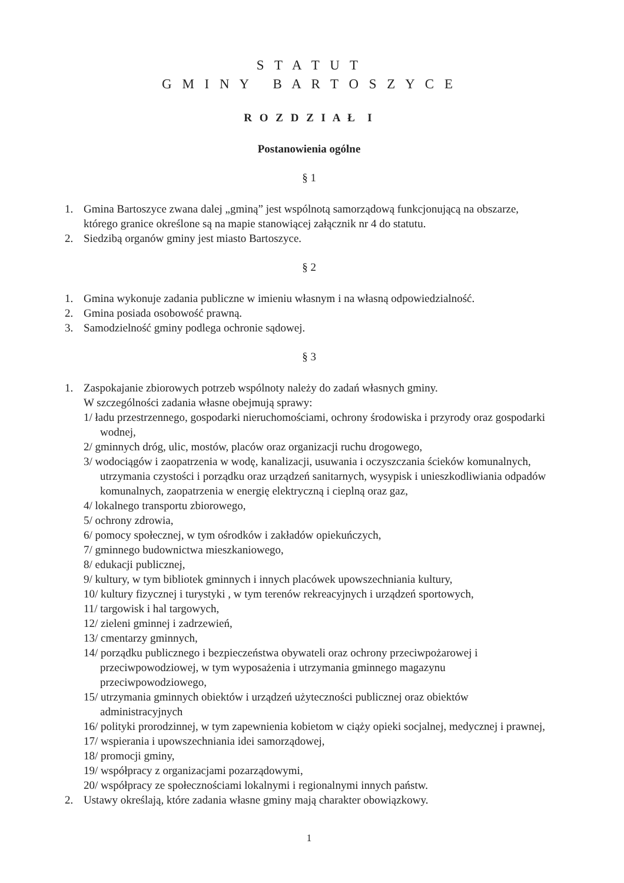S T A T U T
G M I N Y B A R T O S Z Y C E
R O Z D Z I A Ł I
Postanowienia ogólne
§ 1
1. Gmina Bartoszyce zwana dalej „gminą” jest wspólnotą samorządową funkcjonującą na obszarze, którego granice określone są na mapie stanowiącej załącznik nr 4 do statutu.
2. Siedzibą organów gminy jest miasto Bartoszyce.
§ 2
1. Gmina wykonuje zadania publiczne w imieniu własnym i na własną odpowiedzialność.
2. Gmina posiada osobowość prawną.
3. Samodzielność gminy podlega ochronie sądowej.
§ 3
1. Zaspokajanie zbiorowych potrzeb wspólnoty należy do zadań własnych gminy.
W szczególności zadania własne obejmują sprawy:
1/ ładu przestrzennego, gospodarki nieruchomościami, ochrony środowiska i przyrody oraz gospodarki wodnej,
2/ gminnych dróg, ulic, mostów, placów oraz organizacji ruchu drogowego,
3/ wodociągów i zaopatrzenia w wodę, kanalizacji, usuwania i oczyszczania ścieków komunalnych, utrzymania czystości i porządku oraz urządzeń sanitarnych, wysypisk i unieszkodliwiania odpadów komunalnych, zaopatrzenia w energię elektryczną i cieplną oraz gaz,
4/ lokalnego transportu zbiorowego,
5/ ochrony zdrowia,
6/ pomocy społecznej, w tym ośrodków i zakładów opiekuńczych,
7/ gminnego budownictwa mieszkaniowego,
8/ edukacji publicznej,
9/ kultury, w tym bibliotek gminnych i innych placówek upowszechniania kultury,
10/ kultury fizycznej i turystyki , w tym terenów rekreacyjnych i urządzeń sportowych,
11/ targowisk i hal targowych,
12/ zieleni gminnej i zadrzewień,
13/ cmentarzy gminnych,
14/ porządku publicznego i bezpieczeństwa obywateli oraz ochrony przeciwpożarowej i przeciwpowodziowej, w tym wyposażenia i utrzymania gminnego magazynu przeciwpowodziowego,
15/ utrzymania gminnych obiektów i urządzeń użyteczności publicznej oraz obiektów administracyjnych
16/ polityki prorodzinnej, w tym zapewnienia kobietom w ciąży opieki socjalnej, medycznej i prawnej,
17/ wspierania i upowszechniania idei samorządowej,
18/ promocji gminy,
19/ współpracy z organizacjami pozarządowymi,
20/ współpracy ze społecznościami lokalnymi i regionalnymi innych państw.
2. Ustawy określają, które zadania własne gminy mają charakter obowiązkowy.
1